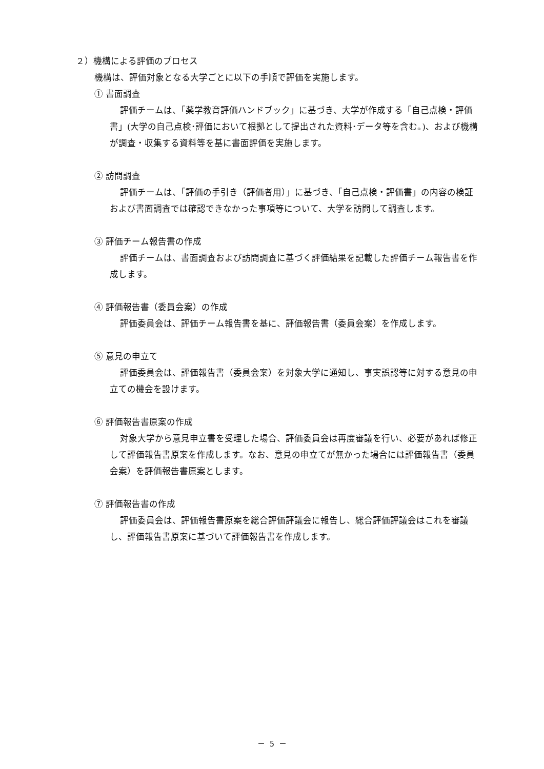２）機構による評価のプロセス
機構は、評価対象となる大学ごとに以下の手順で評価を実施します。
① 書面調査
評価チームは、「薬学教育評価ハンドブック」に基づき、大学が作成する「自己点検・評価書」(大学の自己点検･評価において根拠として提出された資料･データ等を含む。)、および機構が調査・収集する資料等を基に書面評価を実施します。
② 訪問調査
評価チームは、「評価の手引き（評価者用）」に基づき、「自己点検・評価書」の内容の検証および書面調査では確認できなかった事項等について、大学を訪問して調査します。
③ 評価チーム報告書の作成
評価チームは、書面調査および訪問調査に基づく評価結果を記載した評価チーム報告書を作成します。
④ 評価報告書（委員会案）の作成
評価委員会は、評価チーム報告書を基に、評価報告書（委員会案）を作成します。
⑤ 意見の申立て
評価委員会は、評価報告書（委員会案）を対象大学に通知し、事実誤認等に対する意見の申立ての機会を設けます。
⑥ 評価報告書原案の作成
対象大学から意見申立書を受理した場合、評価委員会は再度審議を行い、必要があれば修正して評価報告書原案を作成します。なお、意見の申立てが無かった場合には評価報告書（委員会案）を評価報告書原案とします。
⑦ 評価報告書の作成
評価委員会は、評価報告書原案を総合評価評議会に報告し、総合評価評議会はこれを審議し、評価報告書原案に基づいて評価報告書を作成します。
－ 5 －